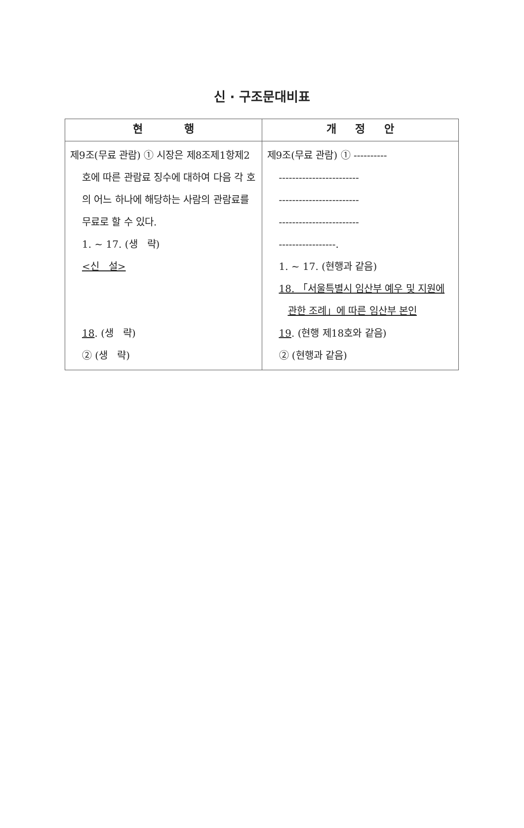신 · 구조문대비표
| 현 행 | 개 정 안 |
| --- | --- |
| 제9조(무료 관람) ① 시장은 제8조제1항제2호에 따른 관람료 징수에 대하여 다음 각 호의 어느 하나에 해당하는 사람의 관람료를 무료로 할 수 있다. 1. ~ 17. (생 략) <신 설> 18 . (생 략) ② (생 략) | 제9조(무료 관람) ① ---------- ------------------------ ------------------------ ------------------------ -----------------. 1. ~ 17. (현행과 같음) 18. 「서울특별시 임산부 예우 및 지원에 관한 조례」에 따른 임산부 본인 19 . (현행 제18호와 같음) ② (현행과 같음) |